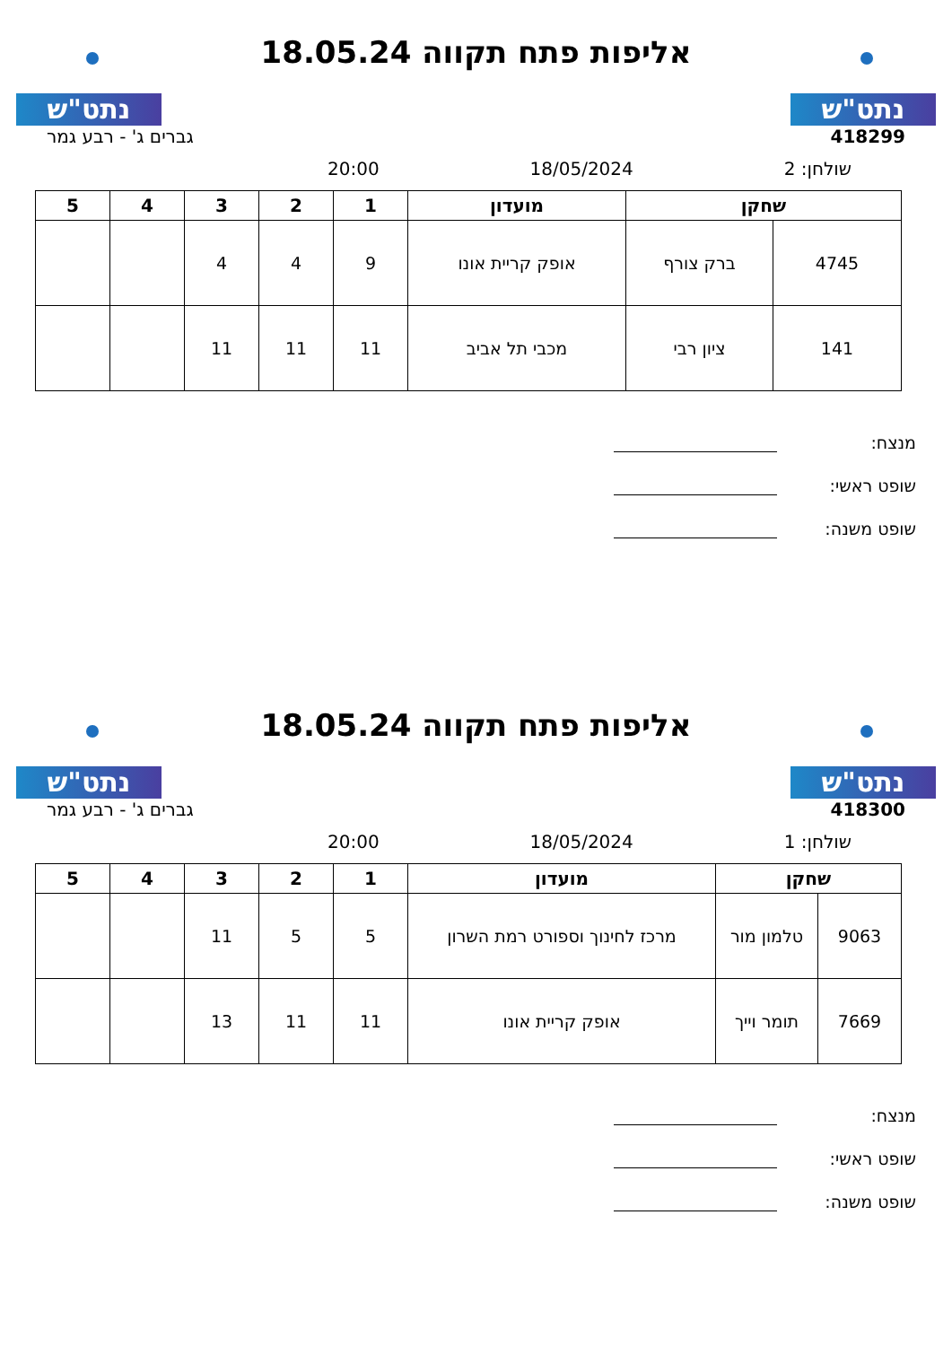נתט"ש
אליפות פתח תקווה 18.05.24
נתט"ש
418299 גברים ג' - רבע גמר
שולחן: 2 18/05/2024 20:00
| שחקן | | מועדון | 1 | 2 | 3 | 4 | 5 |
| --- | --- | --- | --- | --- | --- | --- | --- |
| 4745 | ברק צורף | אופק קריית אונו | 9 | 4 | 4 | | |
| 141 | ציון רבי | מכבי תל אביב | 11 | 11 | 11 | | |
מנצח:
שופט ראשי:
שופט משנה:
נתט"ש
אליפות פתח תקווה 18.05.24
נתט"ש
418300 גברים ג' - רבע גמר
שולחן: 1 18/05/2024 20:00
| שחקן | | מועדון | 1 | 2 | 3 | 4 | 5 |
| --- | --- | --- | --- | --- | --- | --- | --- |
| 9063 | טלמון מור | מרכז לחינוך וספורט רמת השרון | 5 | 5 | 11 | | |
| 7669 | תומר וייך | אופק קריית אונו | 11 | 11 | 13 | | |
מנצח:
שופט ראשי:
שופט משנה: